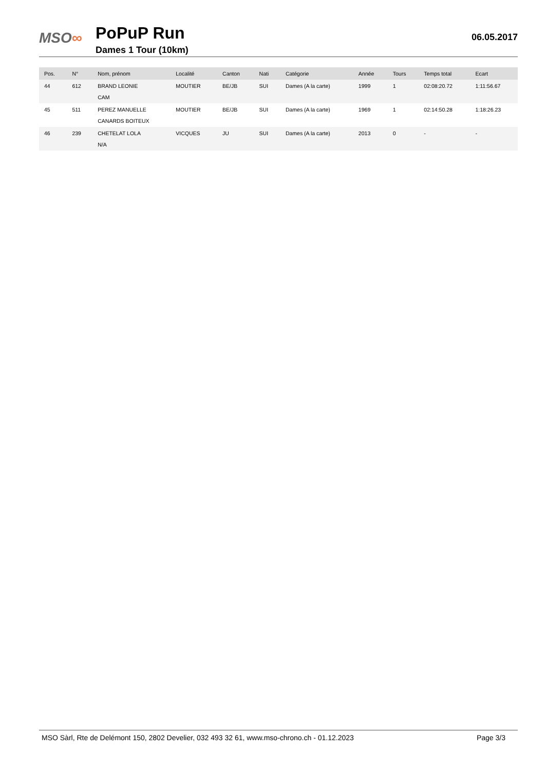MSO∞
PoPuP Run
Dames 1 Tour (10km)
06.05.2017
| Pos. | N° | Nom, prénom | Localité | Canton | Nati | Catégorie | Année | Tours | Temps total | Ecart |
| --- | --- | --- | --- | --- | --- | --- | --- | --- | --- | --- |
| 44 | 612 | BRAND LEONIE | MOUTIER | BE/JB | SUI | Dames (A la carte) | 1999 | 1 | 02:08:20.72 | 1:11:56.67 |
| | | CAM | | | | | | | | |
| 45 | 511 | PEREZ MANUELLE | MOUTIER | BE/JB | SUI | Dames (A la carte) | 1969 | 1 | 02:14:50.28 | 1:18:26.23 |
| | | CANARDS BOITEUX | | | | | | | | |
| 46 | 239 | CHETELAT LOLA | VICQUES | JU | SUI | Dames (A la carte) | 2013 | 0 | - | - |
| | | N/A | | | | | | | | |
MSO Sàrl, Rte de Delémont 150, 2802 Develier, 032 493 32 61, www.mso-chrono.ch - 01.12.2023 Page 3/3